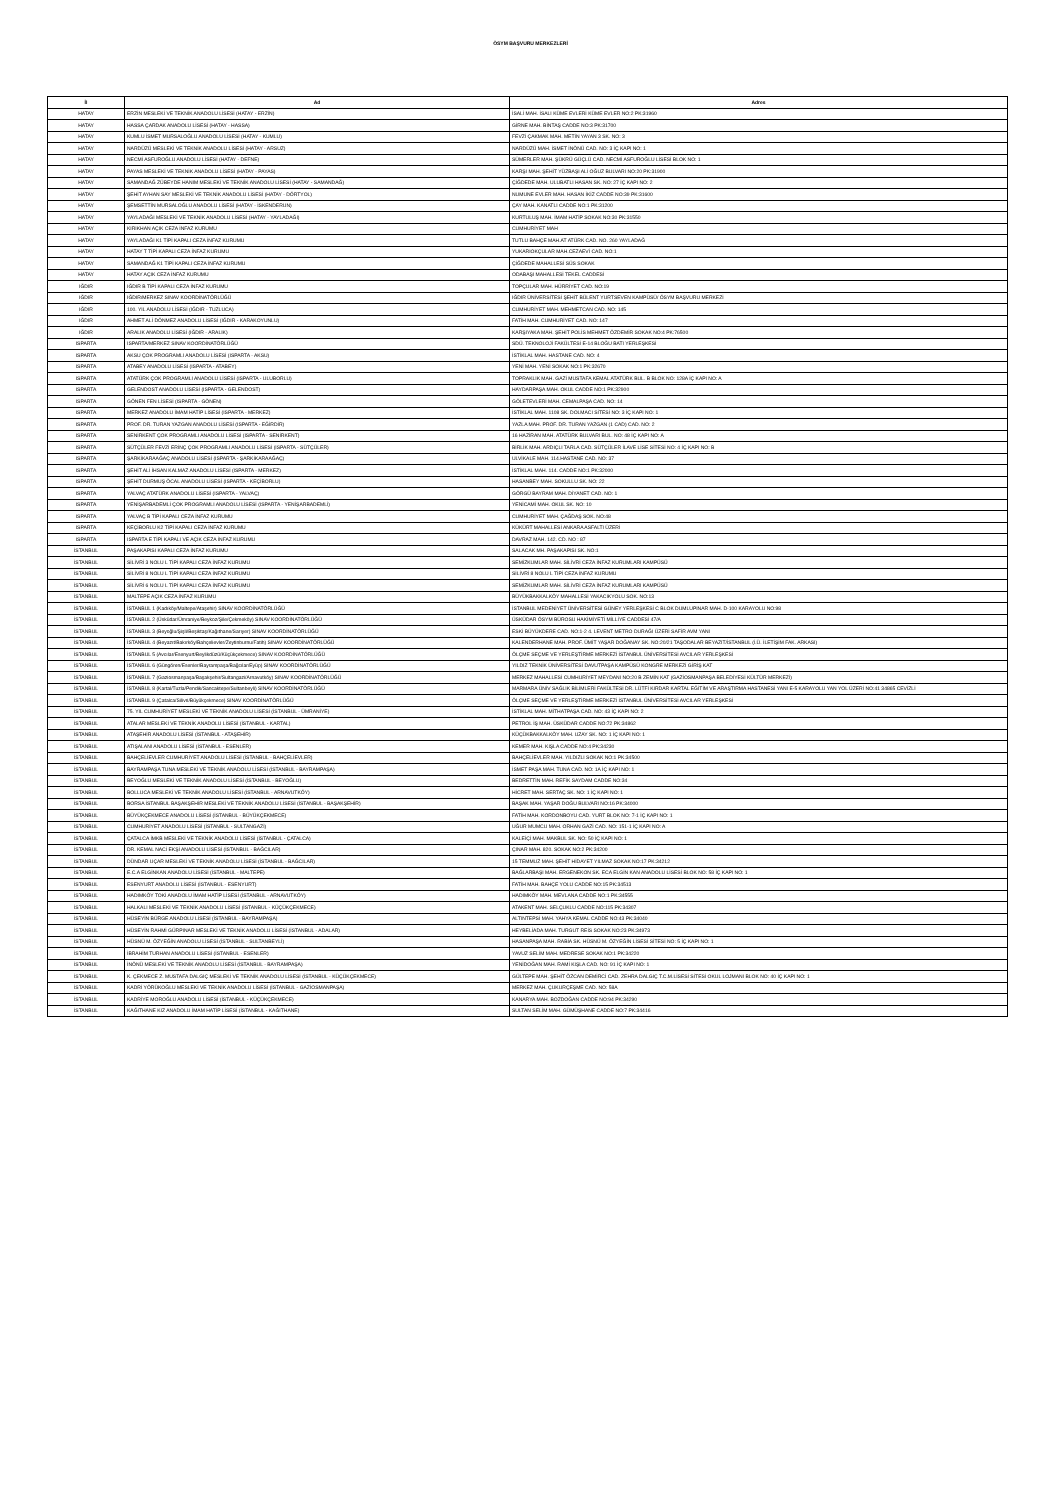ÖSYM BAŞVURU MERKEZLERİ
| İl | Ad | Adres |
| --- | --- | --- |
| HATAY | ERZİN MESLEKİ VE TEKNİK ANADOLU LİSESİ (HATAY - ERZİN) | İSALİ MAH. İSALI KÜME EVLERİ KÜME EVLER NO:2 PK:31960 |
| HATAY | HASSA ÇARDAK ANADOLU LİSESİ (HATAY - HASSA) | GİRNE MAH. BİNTAŞ CADDE NO:3 PK:31700 |
| HATAY | KUMLU İSMET MURSALOĞLU ANADOLU LİSESİ (HATAY - KUMLU) | FEVZİ ÇAKMAK MAH. METİN YAYAN 3 SK. NO: 3 |
| HATAY | NARDÜZÜ MESLEKİ VE TEKNİK ANADOLU LİSESİ (HATAY - ARSUZ) | NARDÜZÜ MAH. İSMET İNÖNÜ CAD. NO: 3 İÇ KAPI NO: 1 |
| HATAY | NECMİ ASFUROĞLU ANADOLU LİSESİ (HATAY - DEFNE) | SÜMERLER MAH. ŞÜKRÜ GÜÇLÜ CAD. NECMİ ASFUROĞLU LİSESİ BLOK NO: 1 |
| HATAY | PAYAS MESLEKİ VE TEKNİK ANADOLU LİSESİ (HATAY - PAYAS) | KARŞI MAH. ŞEHİT YÜZBAŞI ALİ OĞUZ BULVARI NO:20 PK:31900 |
| HATAY | SAMANDAĞ ZÜBEYDE HANIM MESLEKİ VE TEKNİK ANADOLU LİSESİ (HATAY - SAMANDAĞ) | ÇİĞDEDE MAH. ULUBATLI HASAN SK. NO: 27 İÇ KAPI NO: 2 |
| HATAY | ŞEHİT AYHAN SAY MESLEKİ VE TEKNİK ANADOLU LİSESİ (HATAY - DÖRTYOL) | NUMUNE EVLER MAH. HASAN İKİZ CADDE NO:39 PK:31600 |
| HATAY | ŞEMSETTİN MURSALOĞLU ANADOLU LİSESİ (HATAY - İSKENDERUN) | ÇAY MAH. KANATLI CADDE NO:1 PK:31200 |
| HATAY | YAYLADAĞI MESLEKİ VE TEKNİK ANADOLU LİSESİ (HATAY - YAYLADAĞI) | KURTULUŞ MAH. İMAM HATİP SOKAK NO:30 PK:31550 |
| HATAY | KIRIKHAN AÇIK CEZA İNFAZ KURUMU | CUMHURİYET MAH |
| HATAY | YAYLADAĞI K1 TİPİ KAPALI CEZA İNFAZ KURUMU | TUTLU BAHÇE MAH.AT ATÜRK CAD. NO. 260 YAYLADAĞ |
| HATAY | HATAY T TİPİ KAPALI CEZA İNFAZ KURUMU | YUKARIOKÇULAR MAH.CEZAEVİ CAD. NO:1 |
| HATAY | SAMANDAĞ K1 TİPİ KAPALI CEZA İNFAZ KURUMU | ÇİĞDEDE MAHALLESİ SÜS SOKAK |
| HATAY | HATAY AÇIK CEZA İNFAZ KURUMU | ODABAŞI MAHALLESİ TEKEL CADDESİ |
| IĞDIR | IĞDIR B TİPİ KAPALI CEZA İNFAZ KURUMU | TOPÇULAR MAH. HÜRRİYET CAD. NO:19 |
| IĞDIR | IĞDIR/MERKEZ SINAV KOORDİNATÖRLÜĞÜ | IĞDIR ÜNİVERSİTESİ ŞEHİT BÜLENT YURTSEVEN KAMPÜSÜ/ ÖSYM BAŞVURU MERKEZİ |
| IĞDIR | 100. YIL ANADOLU LİSESİ (IĞDIR - TUZLUCA) | CUMHURİYET MAH. MEHMETCAN CAD. NO: 145 |
| IĞDIR | AHMET ALİ DÖNMEZ ANADOLU LİSESİ (IĞDIR - KARAKOYUNLU) | FATİH MAH. CUMHURİYET CAD. NO: 147 |
| IĞDIR | ARALIK ANADOLU LİSESİ (IĞDIR - ARALIK) | KARŞIYAKA MAH. ŞEHİT POLİS MEHMET ÖZDEMİR SOKAK NO:4 PK:76500 |
| ISPARTA | ISPARTA/MERKEZ SINAV KOORDİNATÖRLÜĞÜ | SDÜ. TEKNOLOJİ FAKÜLTESİ E-14 BLOĞU BATI YERLEŞKESİ |
| ISPARTA | AKSU ÇOK PROGRAMLI ANADOLU LİSESİ (ISPARTA - AKSU) | İSTİKLAL MAH. HASTANE CAD. NO: 4 |
| ISPARTA | ATABEY ANADOLU LİSESİ (ISPARTA - ATABEY) | YENİ MAH. YENİ SOKAK NO:1 PK:32670 |
| ISPARTA | ATATÜRK ÇOK PROGRAMLI ANADOLU LİSESİ (ISPARTA - ULUBORLU) | TOPRAKLIK MAH. GAZİ MUSTAFA KEMAL ATATÜRK BUL. B BLOK NO: 128A İÇ KAPI NO: A |
| ISPARTA | GELENDOST ANADOLU LİSESİ (ISPARTA - GELENDOST) | HAYDARPAŞA MAH. OKUL CADDE NO:1 PK:32900 |
| ISPARTA | GÖNEN FEN LİSESİ (ISPARTA - GÖNEN) | GÖLETEVLERİ MAH. CEMALPAŞA CAD. NO: 14 |
| ISPARTA | MERKEZ ANADOLU İMAM HATİP LİSESİ (ISPARTA - MERKEZ) | İSTİKLAL MAH. 1108 SK. DOLMACI SİTESİ NO: 3 İÇ KAPI NO: 1 |
| ISPARTA | PROF. DR. TURAN YAZGAN ANADOLU LİSESİ (ISPARTA - EĞİRDİR) | YAZLA MAH. PROF. DR. TURAN YAZGAN (1 CAD) CAD. NO: 2 |
| ISPARTA | SENİRKENT ÇOK PROGRAMLI ANADOLU LİSESİ (ISPARTA - SENİRKENT) | 16 HAZİRAN MAH. ATATÜRK BULVARI BUL. NO: 48 İÇ KAPI NO: A |
| ISPARTA | SÜTÇÜLER FEVZİ ERİNÇ ÇOK PROGRAMLI ANADOLU LİSESİ (ISPARTA - SÜTÇÜLER) | BİRLİK MAH. ARDIÇLI TARLA CAD. SÜTÇÜLER İLAVE LİSE SİTESİ NO: 4 İÇ KAPI NO: B |
| ISPARTA | ŞARKİKARAAĞAÇ ANADOLU LİSESİ (ISPARTA - ŞARKİKARAAĞAÇ) | ULVİKALE MAH. 114.HASTANE CAD. NO: 37 |
| ISPARTA | ŞEHİT ALİ İHSAN KALMAZ ANADOLU LİSESİ (ISPARTA - MERKEZ) | İSTİKLAL MAH. 114. CADDE NO:1 PK:32000 |
| ISPARTA | ŞEHİT DURMUŞ ÖCAL ANADOLU LİSESİ (ISPARTA - KEÇİBORLU) | HASANBEY MAH. SOKULLU SK. NO: 22 |
| ISPARTA | YALVAÇ ATATÜRK ANADOLU LİSESİ (ISPARTA - YALVAÇ) | GÖRGÜ BAYRAM MAH. DİYANET CAD. NO: 1 |
| ISPARTA | YENİŞARBADEMLİ ÇOK PROGRAMLI ANADOLU LİSESİ (ISPARTA - YENİŞARBADEMLİ) | YENİCAMİ MAH. OKUL SK. NO: 10 |
| ISPARTA | YALVAÇ B TİPİ KAPALI CEZA İNFAZ KURUMU | CUMHURİYET MAH. ÇAĞDAŞ SOK. NO:48 |
| ISPARTA | KEÇİBORLU K2 TİPİ KAPALI CEZA İNFAZ KURUMU | KÜKÜRT MAHALLESİ ANKARA ASFALTI ÜZERİ |
| ISPARTA | ISPARTA E TİPİ KAPALI VE AÇIK CEZA İNFAZ KURUMU | DAVRAZ MAH. 142. CD. NO : 87 |
| İSTANBUL | PAŞAKAPISI KAPALI CEZA İNFAZ KURUMU | SALACAK MH. PAŞAKAPISI SK. NO:1 |
| İSTANBUL | SİLİVRİ 3 NOLU L TİPİ KAPALI CEZA İNFAZ KURUMU | SEMİZKUMLAR MAH. SİLİVRİ CEZA İNFAZ KURUMLARI KAMPÜSÜ |
| İSTANBUL | SİLİVRİ 8 NOLU L TİPİ KAPALI CEZA İNFAZ KURUMU | SİLİVRİ 8 NOLU L TİPİ CEZA İNFAZ KURUMU |
| İSTANBUL | SİLİVRİ 6 NOLU L TİPİ KAPALI CEZA İNFAZ KURUMU | SEMİZKUMLAR MAH. SİLİVRİ CEZA İNFAZ KURUMLARI KAMPÜSÜ |
| İSTANBUL | MALTEPE AÇIK CEZA İNFAZ KURUMU | BÜYÜKBAKKALKÖY MAHALLESİ YAKACIKYOLU SOK. NO:13 |
| İSTANBUL | İSTANBUL 1 (Kadıköy/Maltepe/Ataşehir) SINAV KOORDİNATÖRLÜĞÜ | İSTANBUL MEDENİYET ÜNİVERSİTESİ GÜNEY YERLEŞKESİ C BLOK DUMLUPINAR MAH. D-100 KARAYOLU NO:98 |
| İSTANBUL | İSTANBUL 2 (Üsküdar/Ümraniye/Beykoz/Şile/Çekmeköy) SINAV KOORDİNATÖRLÜĞÜ | ÜSKÜDAR ÖSYM BÜROSU HAKİMİYETİ MİLLİYE CADDESİ 47/A |
| İSTANBUL | İSTANBUL 3 (Beyoğlu/Şişli/Beşiktaş/Kağıthane/Sarıyer) SINAV KOORDİNATÖRLÜĞÜ | ESKİ BÜYÜKDERE CAD. NO:1-2 4. LEVENT METRO DURAĞI ÜZERİ SAFİR AVM YANI |
| İSTANBUL | İSTANBUL 4 (Beyazıt/Bakırköy/Bahçelievler/Zeytinburnu/Fatih) SINAV KOORDİNATÖRLÜĞÜ | KALENDERHANE MAH. PROF. ÜMİT YAŞAR DOĞANAY SK. NO:20/21 TAŞODALAR BEYAZIT/İSTANBUL (İ.Ü. İLETİŞİM FAK. ARKASI) |
| İSTANBUL | İSTANBUL 5 (Avcılar/Esenyurt/Beylikdüzü/Küçükçekmece) SINAV KOORDİNATÖRLÜĞÜ | ÖLÇME SEÇME VE YERLEŞTİRME MERKEZİ İSTANBUL ÜNİVERSİTESİ AVCILAR YERLEŞKESİ |
| İSTANBUL | İSTANBUL 6 (Güngören/Esenler/Bayrampaşa/Bağcılar/Eyüp) SINAV KOORDİNATÖRLÜĞÜ | YILDIZ TEKNİK ÜNİVERSİTESİ DAVUTPAŞA KAMPÜSÜ KONGRE MERKEZİ GİRİŞ KAT |
| İSTANBUL | İSTANBUL 7 (Gaziosmanpaşa/Başakşehir/Sultangazi/Arnavutköy) SINAV KOORDİNATÖRLÜĞÜ | MERKEZ MAHALLESİ CUMHURİYET MEYDANI NO:20 B ZEMİN KAT (GAZİOSMANPAŞA BELEDİYESİ KÜLTÜR MERKEZİ) |
| İSTANBUL | İSTANBUL 8 (Kartal/Tuzla/Pendik/Sancaktepe/Sultanbeyli) SINAV KOORDİNATÖRLÜĞÜ | MARMARA ÜNİV SAĞLIK BİLİMLERİ FAKÜLTESİ DR. LÜTFİ KIRDAR KARTAL EĞİTİM VE ARAŞTIRMA HASTANESİ YANI E-5 KARAYOLU YAN YOL ÜZERİ NO:41 34865 CEVİZLİ |
| İSTANBUL | İSTANBUL 9 (Çatalca/Silivri/Büyükçekmece) SINAV KOORDİNATÖRLÜĞÜ | ÖLÇME SEÇME VE YERLEŞTİRME MERKEZİ İSTANBUL ÜNİVERSİTESİ AVCILAR YERLEŞKESİ |
| İSTANBUL | 75. YIL CUMHURİYET MESLEKİ VE TEKNİK ANADOLU LİSESİ (İSTANBUL - ÜMRANİYE) | İSTİKLAL MAH. MİTHATPAŞA CAD. NO: 43 İÇ KAPI NO: 2 |
| İSTANBUL | ATALAR MESLEKİ VE TEKNİK ANADOLU LİSESİ (İSTANBUL - KARTAL) | PETROL İŞ MAH. ÜSKÜDAR CADDE NO:72 PK:34862 |
| İSTANBUL | ATAŞEHİR ANADOLU LİSESİ (İSTANBUL - ATAŞEHİR) | KÜÇÜKBAKKALKÖY MAH. UZAY SK. NO: 1 İÇ KAPI NO: 1 |
| İSTANBUL | ATIŞALANI ANADOLU LİSESİ (İSTANBUL - ESENLER) | KEMER MAH. KIŞLA CADDE NO:4 PK:34230 |
| İSTANBUL | BAHÇELİEVLER CUMHURİYET ANADOLU LİSESİ (İSTANBUL - BAHÇELİEVLER) | BAHÇELİEVLER MAH. YILDIZLI SOKAK NO:1 PK:34500 |
| İSTANBUL | BAYRAMPAŞA TUNA MESLEKİ VE TEKNİK ANADOLU LİSESİ (İSTANBUL - BAYRAMPAŞA) | İSMET PAŞA MAH. TUNA CAD. NO: 1A İÇ KAPI NO: 1 |
| İSTANBUL | BEYOĞLU MESLEKİ VE TEKNİK ANADOLU LİSESİ (İSTANBUL - BEYOĞLU) | BEDRETTİN MAH. REFİK SAYDAM CADDE NO:34 |
| İSTANBUL | BOLLUCA MESLEKİ VE TEKNİK ANADOLU LİSESİ (İSTANBUL - ARNAVUTKÖY) | HİCRET MAH. SERTAÇ SK. NO: 1 İÇ KAPI NO: 1 |
| İSTANBUL | BORSA İSTANBUL BAŞAKŞEHİR MESLEKİ VE TEKNİK ANADOLU LİSESİ (İSTANBUL - BAŞAKŞEHİR) | BAŞAK MAH. YAŞAR DOĞU BULVARI NO:16 PK:34000 |
| İSTANBUL | BÜYÜKÇEKMECE ANADOLU LİSESİ (İSTANBUL - BÜYÜKÇEKMECE) | FATİH MAH. KORDONBOYU CAD. YURT BLOK NO: 7-1 İÇ KAPI NO: 1 |
| İSTANBUL | CUMHURİYET ANADOLU LİSESİ (İSTANBUL - SULTANGAZİ) | UĞUR MUMCU MAH. ORHAN GAZİ CAD. NO: 151-1 İÇ KAPI NO: A |
| İSTANBUL | ÇATALCA İMKB MESLEKİ VE TEKNİK ANADOLU LİSESİ (İSTANBUL - ÇATALCA) | KALEİÇİ MAH. MAKBUL SK. NO: 50 İÇ KAPI NO: 1 |
| İSTANBUL | DR. KEMAL NACİ EKŞİ ANADOLU LİSESİ (İSTANBUL - BAĞCILAR) | ÇINAR MAH. 820. SOKAK NO:2 PK:34200 |
| İSTANBUL | DÜNDAR UÇAR MESLEKİ VE TEKNİK ANADOLU LİSESİ (İSTANBUL - BAĞCILAR) | 15 TEMMUZ MAH. ŞEHİT HİDAYET YILMAZ SOKAK NO:17 PK:34212 |
| İSTANBUL | E.C.A ELGİNKAN ANADOLU LİSESİ (İSTANBUL - MALTEPE) | BAĞLARBAŞI MAH. ERGENEKON SK. ECA ELGİN KAN ANADOLU LİSESİ BLOK NO: 58 İÇ KAPI NO: 1 |
| İSTANBUL | ESENYURT ANADOLU LİSESİ (İSTANBUL - ESENYURT) | FATİH MAH. BAHÇE YOLU CADDE NO:15 PK:34513 |
| İSTANBUL | HADIMKÖY TOKİ ANADOLU İMAM HATİP LİSESİ (İSTANBUL - ARNAVUTKÖY) | HADIMKÖY MAH. MEVLANA CADDE NO:1 PK:34555 |
| İSTANBUL | HALKALI MESLEKİ VE TEKNİK ANADOLU LİSESİ (İSTANBUL - KÜÇÜKÇEKMECE) | ATAKENT MAH. SELÇUKLU CADDE NO:115 PK:34307 |
| İSTANBUL | HÜSEYİN BÜRGE ANADOLU LİSESİ (İSTANBUL - BAYRAMPAŞA) | ALTINTEPSİ MAH. YAHYA KEMAL CADDE NO:43 PK:34040 |
| İSTANBUL | HÜSEYİN RAHMİ GÜRPINAR MESLEKİ VE TEKNİK ANADOLU LİSESİ (İSTANBUL - ADALAR) | HEYBELİADA MAH. TURGUT REİS SOKAK NO:23 PK:34973 |
| İSTANBUL | HÜSNÜ M. ÖZYEĞİN ANADOLU LİSESİ (İSTANBUL - SULTANBEYLİ) | HASANPAŞA MAH. RABİA SK. HÜSNÜ M. ÖZYEĞİN LİSESİ SİTESİ NO: 5 İÇ KAPI NO: 1 |
| İSTANBUL | İBRAHİM TURHAN ANADOLU LİSESİ (İSTANBUL - ESENLER) | YAVUZ SELİM MAH. MEDRESE SOKAK NO:1 PK:34220 |
| İSTANBUL | İNÖNÜ MESLEKİ VE TEKNİK ANADOLU LİSESİ (İSTANBUL - BAYRAMPAŞA) | YENİDOĞAN MAH. RAMİ KIŞLA CAD. NO: 91 İÇ KAPI NO: 1 |
| İSTANBUL | K. ÇEKMECE Z. MUSTAFA DALGIÇ MESLEKİ VE TEKNİK ANADOLU LİSESİ (İSTANBUL - KÜÇÜKÇEKMECE) | GÜLTEPE MAH. ŞEHİT ÖZCAN DEMİRCİ CAD. ZEHRA DALGIÇ T.C.M.LİSESİ SİTESİ OKUL LOJMANI BLOK NO: 40 İÇ KAPI NO: 1 |
| İSTANBUL | KADRİ YÖRÜKOĞLU MESLEKİ VE TEKNİK ANADOLU LİSESİ (İSTANBUL - GAZİOSMANPAŞA) | MERKEZ MAH. ÇUKURÇEŞME CAD. NO: 58A |
| İSTANBUL | KADRİYE MOROĞLU ANADOLU LİSESİ (İSTANBUL - KÜÇÜKÇEKMECE) | KANARYA MAH. BOZDOĞAN CADDE NO:94 PK:34290 |
| İSTANBUL | KAĞITHANE KIZ ANADOLU İMAM HATİP LİSESİ (İSTANBUL - KAĞITHANE) | SULTAN SELİM MAH. GÜMÜŞHANE CADDE NO:7 PK:34416 |